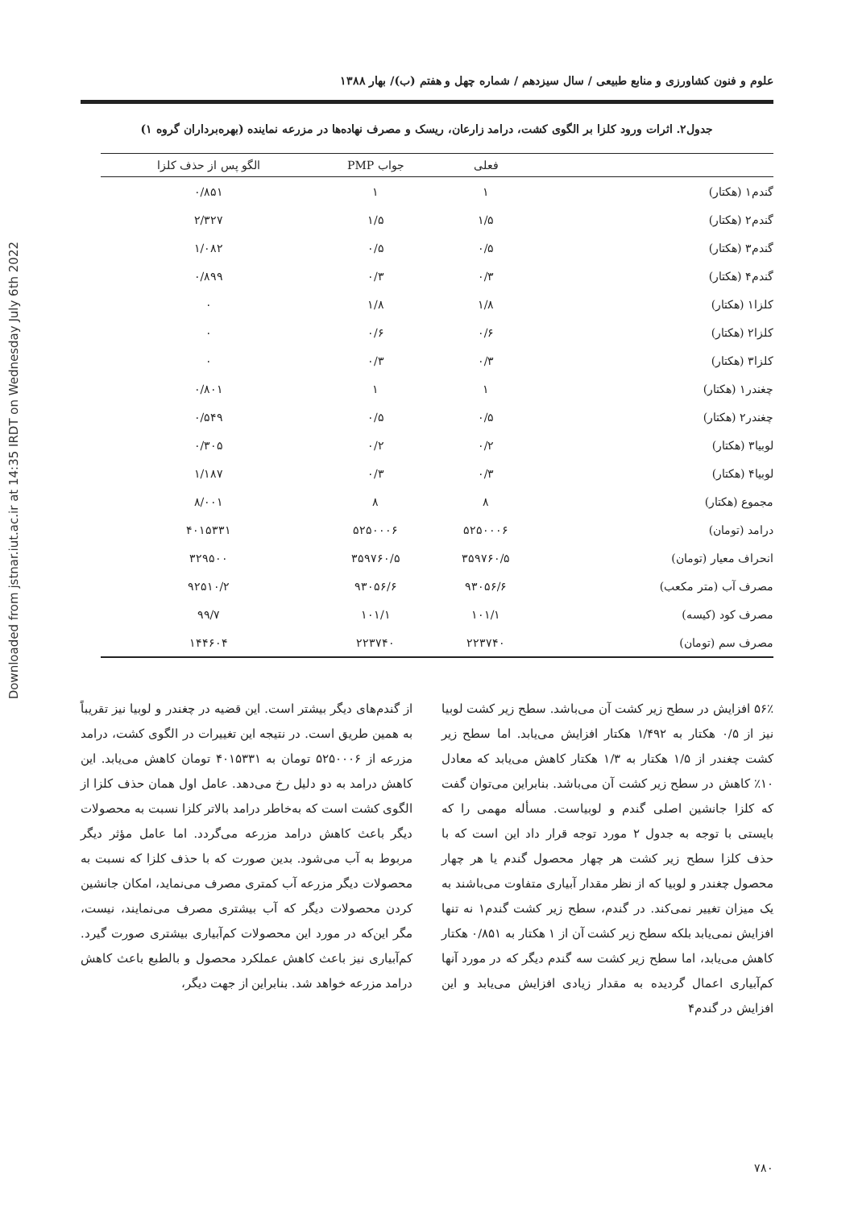Downloaded from jstnar.iut.ac.ir at 14:35 IRDT on Wednesday July 6th 2022
علوم و فنون کشاورزی و منابع طبیعی / سال سیزدهم / شماره چهل و هفتم (ب)/ بهار ۱۳۸۸
جدول۲. اثرات ورود کلزا بر الگوی کشت، درامد زارعان، ریسک و مصرف نهاده‌ها در مزرعه نماینده (بهره‌برداران گروه ۱)
| | فعلی | جواب PMP | الگو پس از حذف کلزا |
| --- | --- | --- | --- |
| گندم۱ (هکتار) | ۱ | ۱ | ۰/۸۵۱ |
| گندم۲ (هکتار) | ۱/۵ | ۱/۵ | ۲/۳۲۷ |
| گندم۳ (هکتار) | ۰/۵ | ۰/۵ | ۱/۰۸۲ |
| گندم۴ (هکتار) | ۰/۳ | ۰/۳ | ۰/۸۹۹ |
| کلزا۱ (هکتار) | ۱/۸ | ۱/۸ | ۰ |
| کلزا۲ (هکتار) | ۰/۶ | ۰/۶ | ۰ |
| کلزا۳ (هکتار) | ۰/۳ | ۰/۳ | ۰ |
| چغندر۱ (هکتار) | ۱ | ۱ | ۰/۸۰۱ |
| چغندر۲ (هکتار) | ۰/۵ | ۰/۵ | ۰/۵۴۹ |
| لوبیا۳ (هکتار) | ۰/۲ | ۰/۲ | ۰/۳۰۵ |
| لوبیا۴ (هکتار) | ۰/۳ | ۰/۳ | ۱/۱۸۷ |
| مجموع (هکتار) | ۸ | ۸ | ۸/۰۰۱ |
| درامد (تومان) | ۵۲۵۰۰۰۶ | ۵۲۵۰۰۰۶ | ۴۰۱۵۳۳۱ |
| انحراف معیار (تومان) | ۳۵۹۷۶۰/۵ | ۳۵۹۷۶۰/۵ | ۳۲۹۵۰۰ |
| مصرف آب (متر مکعب) | ۹۳۰۵۶/۶ | ۹۳۰۵۶/۶ | ۹۲۵۱۰/۲ |
| مصرف کود (کیسه) | ۱۰۱/۱ | ۱۰۱/۱ | ۹۹/۷ |
| مصرف سم (تومان) | ۲۲۳۷۴۰ | ۲۲۳۷۴۰ | ۱۴۴۶۰۴ |
۵۶٪ افزایش در سطح زیر کشت آن می‌باشد. سطح زیر کشت لوبیا نیز از ۰/۵ هکتار به ۱/۴۹۲ هکتار افزایش می‌یابد. اما سطح زیر کشت چغندر از ۱/۵ هکتار به ۱/۳ هکتار کاهش می‌یابد که معادل ۱۰٪ کاهش در سطح زیر کشت آن می‌باشد. بنابراین می‌توان گفت که کلزا جانشین اصلی گندم و لوبیاست. مسأله مهمی را که بایستی با توجه به جدول ۲ مورد توجه قرار داد این است که با حذف کلزا سطح زیر کشت هر چهار محصول گندم یا هر چهار محصول چغندر و لوبیا که از نظر مقدار آبیاری متفاوت می‌باشند به یک میزان تغییر نمی‌کند. در گندم، سطح زیر کشت گندم۱ نه تنها افزایش نمی‌یابد بلکه سطح زیر کشت آن از ۱ هکتار به ۰/۸۵۱ هکتار کاهش می‌یابد، اما سطح زیر کشت سه گندم دیگر که در مورد آنها کم‌آبیاری اعمال گردیده به مقدار زیادی افزایش می‌یابد و این افزایش در گندم۴
از گندم‌های دیگر بیشتر است. این قضیه در چغندر و لوبیا نیز تقریباً به همین طریق است. در نتیجه این تغییرات در الگوی کشت، درامد مزرعه از ۵۲۵۰۰۰۶ تومان به ۴۰۱۵۳۳۱ تومان کاهش می‌یابد. این کاهش درامد به دو دلیل رخ می‌دهد. عامل اول همان حذف کلزا از الگوی کشت است که به‌خاطر درامد بالاتر کلزا نسبت به محصولات دیگر باعث کاهش درامد مزرعه می‌گردد. اما عامل مؤثر دیگر مربوط به آب می‌شود. بدین صورت که با حذف کلزا که نسبت به محصولات دیگر مزرعه آب کمتری مصرف می‌نماید، امکان جانشین کردن محصولات دیگر که آب بیشتری مصرف می‌نمایند، نیست، مگر این‌که در مورد این محصولات کم‌آبیاری بیشتری صورت گیرد. کم‌آبیاری نیز باعث کاهش عملکرد محصول و بالطبع باعث کاهش درامد مزرعه خواهد شد. بنابراین از جهت دیگر،
۷۸۰